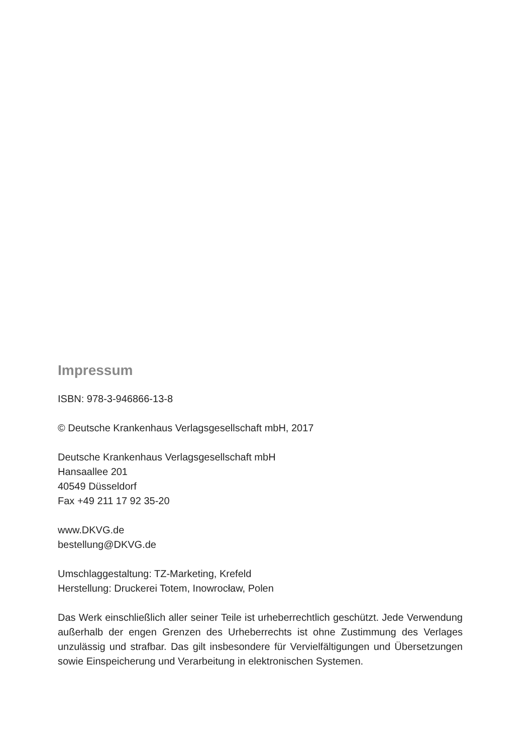Impressum
ISBN: 978-3-946866-13-8
© Deutsche Krankenhaus Verlagsgesellschaft mbH, 2017
Deutsche Krankenhaus Verlagsgesellschaft mbH
Hansaallee 201
40549 Düsseldorf
Fax +49 211 17 92 35-20
www.DKVG.de
bestellung@DKVG.de
Umschlaggestaltung: TZ-Marketing, Krefeld
Herstellung: Druckerei Totem, Inowrocław, Polen
Das Werk einschließlich aller seiner Teile ist urheberrechtlich geschützt. Jede Verwendung außerhalb der engen Grenzen des Urheberrechts ist ohne Zustim­mung des Verlages unzulässig und strafbar. Das gilt insbesondere für Vervielfäl­tigungen und Übersetzungen sowie Einspeicherung und Verarbeitung in elektro­nischen Systemen.